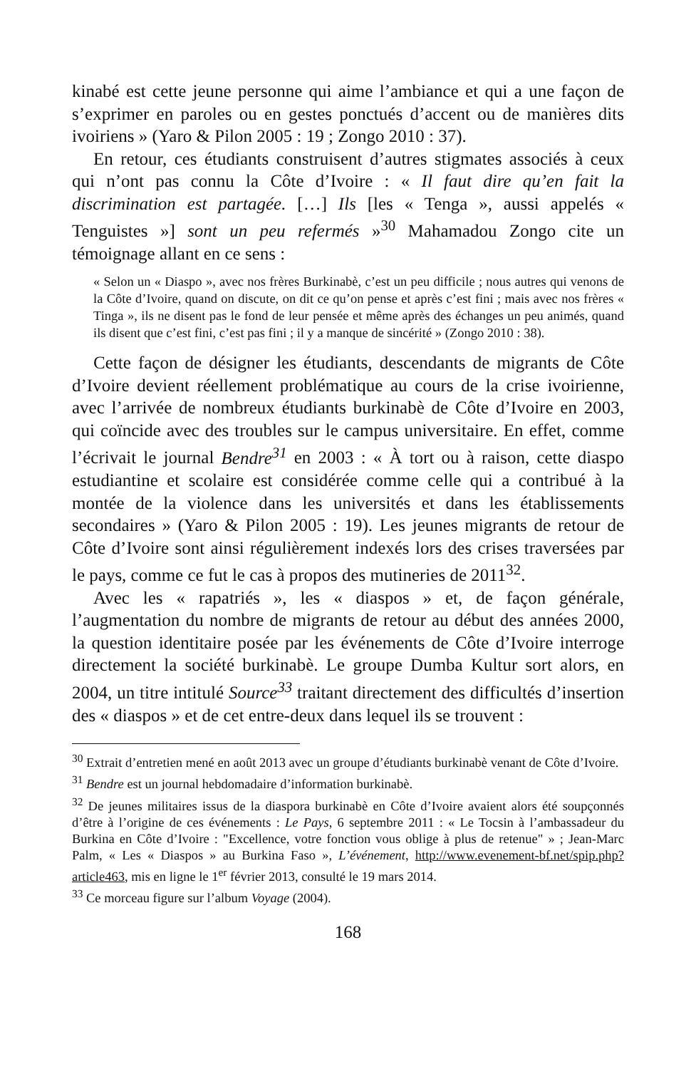kinabé est cette jeune personne qui aime l’ambiance et qui a une façon de s’exprimer en paroles ou en gestes ponctués d’accent ou de manières dits ivoiriens » (Yaro & Pilon 2005 : 19 ; Zongo 2010 : 37).
En retour, ces étudiants construisent d’autres stigmates associés à ceux qui n’ont pas connu la Côte d’Ivoire : « Il faut dire qu’en fait la discrimination est partagée. […] Ils [les « Tenga », aussi appelés « Tenguistes »] sont un peu refermés »<sup>30</sup> Mahamadou Zongo cite un témoignage allant en ce sens :
« Selon un « Diaspo », avec nos frères Burkinabè, c’est un peu difficile ; nous autres qui venons de la Côte d’Ivoire, quand on discute, on dit ce qu’on pense et après c’est fini ; mais avec nos frères « Tinga », ils ne disent pas le fond de leur pensée et même après des échanges un peu animés, quand ils disent que c’est fini, c’est pas fini ; il y a manque de sincérité » (Zongo 2010 : 38).
Cette façon de désigner les étudiants, descendants de migrants de Côte d’Ivoire devient réellement problématique au cours de la crise ivoirienne, avec l’arrivée de nombreux étudiants burkinabè de Côte d’Ivoire en 2003, qui coïncide avec des troubles sur le campus universitaire. En effet, comme l’écrivait le journal Bendre<sup>31</sup> en 2003 : « À tort ou à raison, cette diaspo estudiantine et scolaire est considérée comme celle qui a contribué à la montée de la violence dans les universités et dans les établissements secondaires » (Yaro & Pilon 2005 : 19). Les jeunes migrants de retour de Côte d’Ivoire sont ainsi régulièrement indexés lors des crises traversées par le pays, comme ce fut le cas à propos des mutineries de 2011<sup>32</sup>.
Avec les « rapatriés », les « diaspos » et, de façon générale, l’augmentation du nombre de migrants de retour au début des années 2000, la question identitaire posée par les événements de Côte d’Ivoire interroge directement la société burkinabè. Le groupe Dumba Kultur sort alors, en 2004, un titre intitulé Source<sup>33</sup> traitant directement des difficultés d’insertion des « diaspos » et de cet entre-deux dans lequel ils se trouvent :
<sup>30</sup> Extrait d’entretien mené en août 2013 avec un groupe d’étudiants burkinabè venant de Côte d’Ivoire.
<sup>31</sup> Bendre est un journal hebdomadaire d’information burkinabè.
<sup>32</sup> De jeunes militaires issus de la diaspora burkinabè en Côte d’Ivoire avaient alors été soupçonnés d’être à l’origine de ces événements : Le Pays, 6 septembre 2011 : « Le Tocsin à l’ambassadeur du Burkina en Côte d’Ivoire : "Excellence, votre fonction vous oblige à plus de retenue" » ; Jean-Marc Palm, « Les « Diaspos » au Burkina Faso », L’événement, http://www.evenement-bf.net/spip.php?article463, mis en ligne le 1<sup>er</sup> février 2013, consulté le 19 mars 2014.
<sup>33</sup> Ce morceau figure sur l’album Voyage (2004).
168